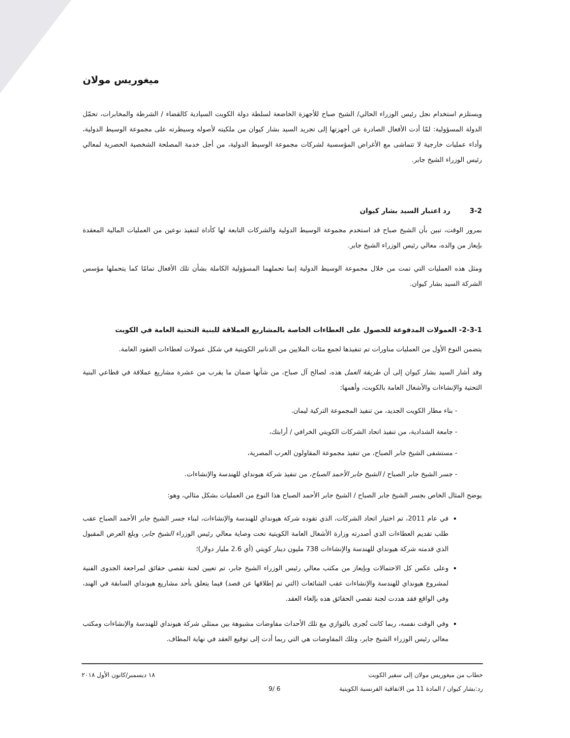ميغوريس مولان
ويستلزم استخدام نجل رئيس الوزراء الحالي/ الشيخ صباح للأجهزة الخاضعة لسلطة دولة الكويت السيادية كالقضاء / الشرطة والمخابرات، تحمّل الدولة المسؤولية: لمّا أدت الأفعال الصادرة عن أجهزتها إلى تجريد السيد بشار كيوان من ملكيته لأصوله وسيطرته على مجموعة الوسيط الدولية، وأداء عمليات خارجية لا تتماشى مع الأغراض المؤسسية لشركات مجموعة الوسيط الدولية، من أجل خدمة المصلحة الشخصية الحصرية لمعالي رئيس الوزراء الشيخ جابر.
3-2 رد اعتبار السيد بشار كيوان
بمرور الوقت، تبين بأن الشيخ صباح قد استخدم مجموعة الوسيط الدولية والشركات التابعة لها كأداة لتنفيذ نوعين من العمليات المالية المعقدة بإيعاز من والده، معالي رئيس الوزراء الشيخ جابر.
ومثل هذه العمليات التي تمت من خلال مجموعة الوسيط الدولية إنما تحملهما المسؤولية الكاملة بشأن تلك الأفعال تمامًا كما يتحملها مؤسس الشركة السيد بشار كيوان.
2-3-1- العمولات المدفوعة للحصول على العطاءات الخاصة بالمشاريع العملاقة للبنية التحتية العامة في الكويت
يتضمن النوع الأول من العمليات مناورات تم تنفيذها لجمع مئات الملايين من الدنانير الكويتية في شكل عمولات لعطاءات العقود العامة.
وقد أشار السيد بشار كيوان إلى أن طريقة العمل هذه، لصالح آل صباح، من شأنها ضمان ما يقرب من عشرة مشاريع عملاقة في قطاعي البنية التحتية والإنشاءات والأشغال العامة بالكويت، وأهمها:
- بناء مطار الكويت الجديد، من تنفيذ المجموعة التركية ليمان.
- جامعة الشدادية، من تنفيذ اتحاد الشركات الكويتي الخرافي / أرابتك،
- مستشفى الشيخ جابر الصباح، من تنفيذ مجموعة المقاولون العرب المصرية،
- جسر الشيخ جابر الصباح / الشيخ جابر الأحمد الصباح، من تنفيذ شركة هيونداي للهندسة والإنشاءات.
يوضح المثال الخاص بجسر الشيخ جابر الصباح / الشيخ جابر الأحمد الصباح هذا النوع من العمليات بشكل مثالي، وهو:
في عام 2011، تم اختيار اتحاد الشركات، الذي تقوده شركة هيونداي للهندسة والإنشاءات، لبناء جسر الشيخ جابر الأحمد الصباح عقب طلب تقديم العطاءات الذي أصدرته وزارة الأشغال العامة الكويتية تحت وصاية معالي رئيس الوزراء الشيخ جابر، وبلغ العرض المقبول الذي قدمته شركة هيونداي للهندسة والإنشاءات 738 مليون دينار كويتي (أي 2.6 مليار دولار)؛
وعلى عكس كل الاحتمالات وبإيعاز من مكتب معالي رئيس الوزراء الشيخ جابر، تم تعيين لجنة تقصي حقائق لمراجعة الجدوى الفنية لمشروع هيونداي للهندسة والإنشاءات عقب الشائعات (التي تم إطلاقها عن قصد) فيما يتعلق بأحد مشاريع هيونداي السابقة في الهند، وفي الواقع فقد هددت لجنة تقصي الحقائق هذه بإلغاء العقد.
وفي الوقت نفسه، ربما كانت تُجرى بالتوازي مع تلك الأحداث مفاوضات مشبوهة بين ممثلي شركة هيونداي للهندسة والإنشاءات ومكتب معالي رئيس الوزراء الشيخ جابر، وتلك المفاوضات هي التي ربما أدت إلى توقيع العقد في نهاية المطاف.
خطاب من ميغوريس مولان إلى سفير الكويت ١٨ ديسمبر/كانون الأول ٢٠١٨
رد:بشار كيوان / المادة 11 من الاتفاقية الفرنسية الكويتية 6 /9